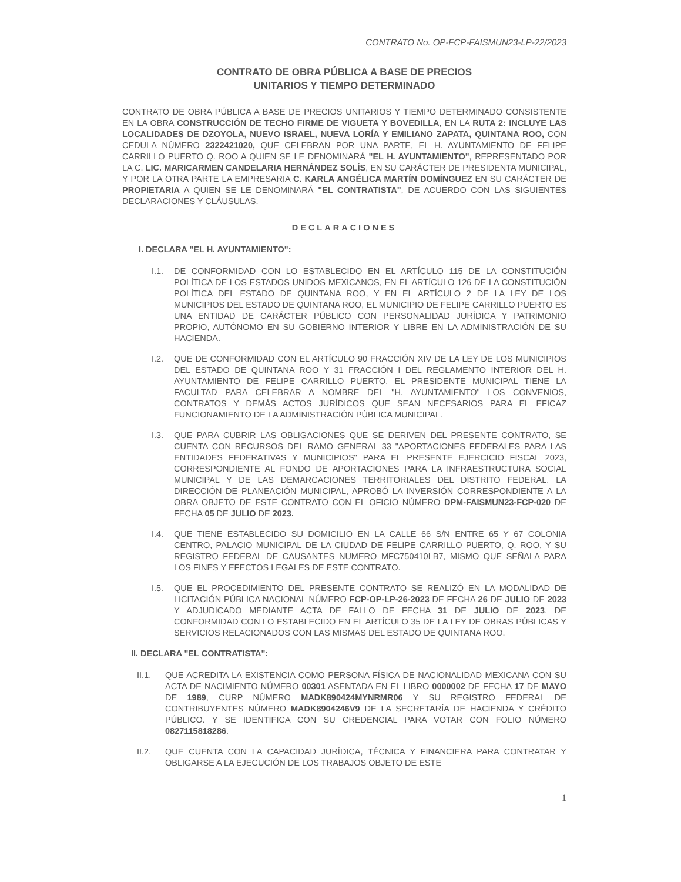CONTRATO No. OP-FCP-FAISMUN23-LP-22/2023
CONTRATO DE OBRA PÚBLICA A BASE DE PRECIOS
UNITARIOS Y TIEMPO DETERMINADO
CONTRATO DE OBRA PÚBLICA A BASE DE PRECIOS UNITARIOS Y TIEMPO DETERMINADO CONSISTENTE EN LA OBRA CONSTRUCCIÓN DE TECHO FIRME DE VIGUETA Y BOVEDILLA, EN LA RUTA 2: INCLUYE LAS LOCALIDADES DE DZOYOLA, NUEVO ISRAEL, NUEVA LORÍA Y EMILIANO ZAPATA, QUINTANA ROO, CON CEDULA NÚMERO 2322421020, QUE CELEBRAN POR UNA PARTE, EL H. AYUNTAMIENTO DE FELIPE CARRILLO PUERTO Q. ROO A QUIEN SE LE DENOMINARÁ "EL H. AYUNTAMIENTO", REPRESENTADO POR LA C. LIC. MARICARMEN CANDELARIA HERNÁNDEZ SOLÍS, EN SU CARÁCTER DE PRESIDENTA MUNICIPAL, Y POR LA OTRA PARTE LA EMPRESARIA C. KARLA ANGÉLICA MARTÍN DOMÍNGUEZ EN SU CARÁCTER DE PROPIETARIA A QUIEN SE LE DENOMINARÁ "EL CONTRATISTA", DE ACUERDO CON LAS SIGUIENTES DECLARACIONES Y CLÁUSULAS.
DECLARACIONES
I. DECLARA "EL H. AYUNTAMIENTO":
I.1. DE CONFORMIDAD CON LO ESTABLECIDO EN EL ARTÍCULO 115 DE LA CONSTITUCIÓN POLÍTICA DE LOS ESTADOS UNIDOS MEXICANOS, EN EL ARTÍCULO 126 DE LA CONSTITUCIÓN POLÍTICA DEL ESTADO DE QUINTANA ROO, Y EN EL ARTÍCULO 2 DE LA LEY DE LOS MUNICIPIOS DEL ESTADO DE QUINTANA ROO, EL MUNICIPIO DE FELIPE CARRILLO PUERTO ES UNA ENTIDAD DE CARÁCTER PÚBLICO CON PERSONALIDAD JURÍDICA Y PATRIMONIO PROPIO, AUTÓNOMO EN SU GOBIERNO INTERIOR Y LIBRE EN LA ADMINISTRACIÓN DE SU HACIENDA.
I.2. QUE DE CONFORMIDAD CON EL ARTÍCULO 90 FRACCIÓN XIV DE LA LEY DE LOS MUNICIPIOS DEL ESTADO DE QUINTANA ROO Y 31 FRACCIÓN I DEL REGLAMENTO INTERIOR DEL H. AYUNTAMIENTO DE FELIPE CARRILLO PUERTO, EL PRESIDENTE MUNICIPAL TIENE LA FACULTAD PARA CELEBRAR A NOMBRE DEL "H. AYUNTAMIENTO" LOS CONVENIOS, CONTRATOS Y DEMÁS ACTOS JURÍDICOS QUE SEAN NECESARIOS PARA EL EFICAZ FUNCIONAMIENTO DE LA ADMINISTRACIÓN PÚBLICA MUNICIPAL.
I.3. QUE PARA CUBRIR LAS OBLIGACIONES QUE SE DERIVEN DEL PRESENTE CONTRATO, SE CUENTA CON RECURSOS DEL RAMO GENERAL 33 "APORTACIONES FEDERALES PARA LAS ENTIDADES FEDERATIVAS Y MUNICIPIOS" PARA EL PRESENTE EJERCICIO FISCAL 2023, CORRESPONDIENTE AL FONDO DE APORTACIONES PARA LA INFRAESTRUCTURA SOCIAL MUNICIPAL Y DE LAS DEMARCACIONES TERRITORIALES DEL DISTRITO FEDERAL. LA DIRECCIÓN DE PLANEACIÓN MUNICIPAL, APROBÓ LA INVERSIÓN CORRESPONDIENTE A LA OBRA OBJETO DE ESTE CONTRATO CON EL OFICIO NÚMERO DPM-FAISMUN23-FCP-020 DE FECHA 05 DE JULIO DE 2023.
I.4. QUE TIENE ESTABLECIDO SU DOMICILIO EN LA CALLE 66 S/N ENTRE 65 Y 67 COLONIA CENTRO, PALACIO MUNICIPAL DE LA CIUDAD DE FELIPE CARRILLO PUERTO, Q. ROO, Y SU REGISTRO FEDERAL DE CAUSANTES NUMERO MFC750410LB7, MISMO QUE SEÑALA PARA LOS FINES Y EFECTOS LEGALES DE ESTE CONTRATO.
I.5. QUE EL PROCEDIMIENTO DEL PRESENTE CONTRATO SE REALIZÓ EN LA MODALIDAD DE LICITACIÓN PÚBLICA NACIONAL NÚMERO FCP-OP-LP-26-2023 DE FECHA 26 DE JULIO DE 2023 Y ADJUDICADO MEDIANTE ACTA DE FALLO DE FECHA 31 DE JULIO DE 2023, DE CONFORMIDAD CON LO ESTABLECIDO EN EL ARTÍCULO 35 DE LA LEY DE OBRAS PÚBLICAS Y SERVICIOS RELACIONADOS CON LAS MISMAS DEL ESTADO DE QUINTANA ROO.
II. DECLARA "EL CONTRATISTA":
II.1. QUE ACREDITA LA EXISTENCIA COMO PERSONA FÍSICA DE NACIONALIDAD MEXICANA CON SU ACTA DE NACIMIENTO NÚMERO 00301 ASENTADA EN EL LIBRO 0000002 DE FECHA 17 DE MAYO DE 1989, CURP NÚMERO MADK890424MYNRMR06 Y SU REGISTRO FEDERAL DE CONTRIBUYENTES NÚMERO MADK8904246V9 DE LA SECRETARÍA DE HACIENDA Y CRÉDITO PÚBLICO. Y SE IDENTIFICA CON SU CREDENCIAL PARA VOTAR CON FOLIO NÚMERO 0827115818286.
II.2. QUE CUENTA CON LA CAPACIDAD JURÍDICA, TÉCNICA Y FINANCIERA PARA CONTRATAR Y OBLIGARSE A LA EJECUCIÓN DE LOS TRABAJOS OBJETO DE ESTE
1